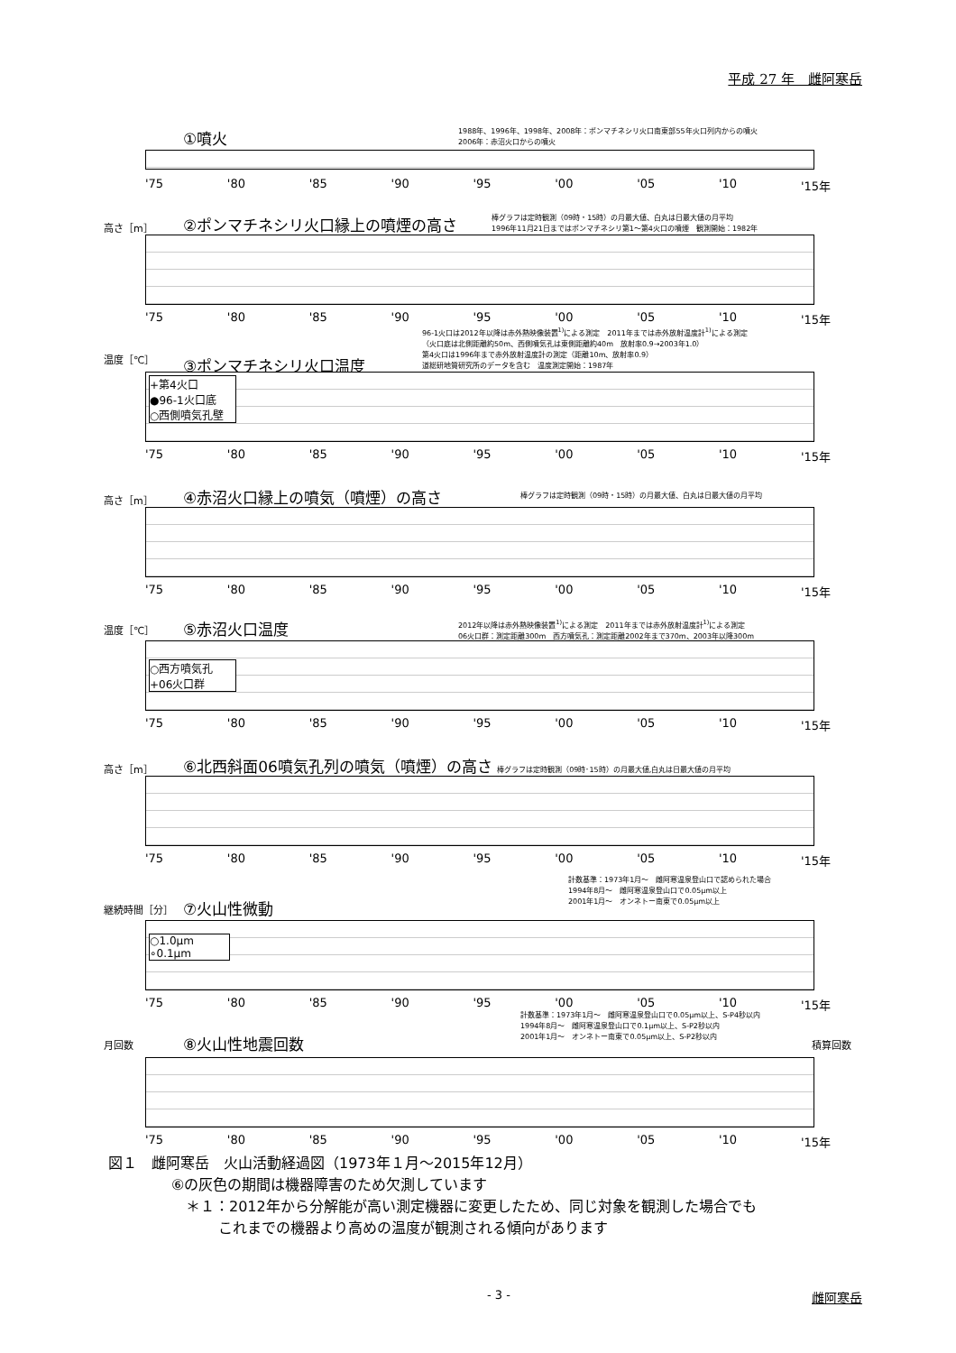平成 27 年　雌阿寒岳
①噴火
1988年、1996年、1998年、2008年：ポンマチネシリ火口南東部55年火口列内からの噴火
2006年：赤沼火口からの噴火
'75 '80 '85 '90 '95 '00 '05 '10 '15年
高さ［m］
②ポンマチネシリ火口縁上の噴煙の高さ
棒グラフは定時観測（09時・15時）の月最大値、白丸は日最大値の月平均
1996年11月21日まではポンマチネシリ第1～第4火口の噴煙　観測開始：1982年
'75 '80 '85 '90 '95 '00 '05 '10 '15年
96-1火口は2012年以降は赤外熱映像装置<sup>1)</sup>による測定　2011年までは赤外放射温度計<sup>1)</sup>による測定
（火口底は北側距離約50m、西側噴気孔は東側距離約40m　放射率0.9→2003年1.0）
第4火口は1996年まで赤外放射温度計の測定（距離10m、放射率0.9）
道総研地質研究所のデータを含む　温度測定開始：1987年
温度［℃］
③ポンマチネシリ火口温度
+第4火口
●96-1火口底
○西側噴気孔壁
'75 '80 '85 '90 '95 '00 '05 '10 '15年
高さ［m］
④赤沼火口縁上の噴気（噴煙）の高さ
棒グラフは定時観測（09時・15時）の月最大値、白丸は日最大値の月平均
'75 '80 '85 '90 '95 '00 '05 '10 '15年
2012年以降は赤外熱映像装置<sup>1)</sup>による測定　2011年までは赤外放射温度計<sup>1)</sup>による測定
06火口群：測定距離300m　西方噴気孔：測定距離2002年まで370m、2003年以降300m
温度［℃］
⑤赤沼火口温度
○西方噴気孔
+06火口群
'75 '80 '85 '90 '95 '00 '05 '10 '15年
高さ［m］
⑥北西斜面06噴気孔列の噴気（噴煙）の高さ 棒グラフは定時観測（09時･15時）の月最大値,白丸は日最大値の月平均
'75 '80 '85 '90 '95 '00 '05 '10 '15年
計数基準：1973年1月～　雌阿寒温泉登山口で認められた場合
1994年8月～　雌阿寒温泉登山口で0.05μm以上
2001年1月～　オンネトー南東で0.05μm以上
継続時間［分］
⑦火山性微動
○1.0μm
∘0.1μm
'75 '80 '85 '90 '95 '00 '05 '10 '15年
計数基準：1973年1月～　雌阿寒温泉登山口で0.05μm以上、S-P4秒以内
1994年8月～　雌阿寒温泉登山口で0.1μm以上、S-P2秒以内
2001年1月～　オンネトー南東で0.05μm以上、S-P2秒以内
月回数 積算回数
⑧火山性地震回数
'75 '80 '85 '90 '95 '00 '05 '10 '15年
図１　雌阿寒岳　火山活動経過図（1973年１月～2015年12月）
⑥の灰色の期間は機器障害のため欠測しています
＊１：2012年から分解能が高い測定機器に変更したため、同じ対象を観測した場合でも
これまでの機器より高めの温度が観測される傾向があります
- 3 - 雌阿寒岳